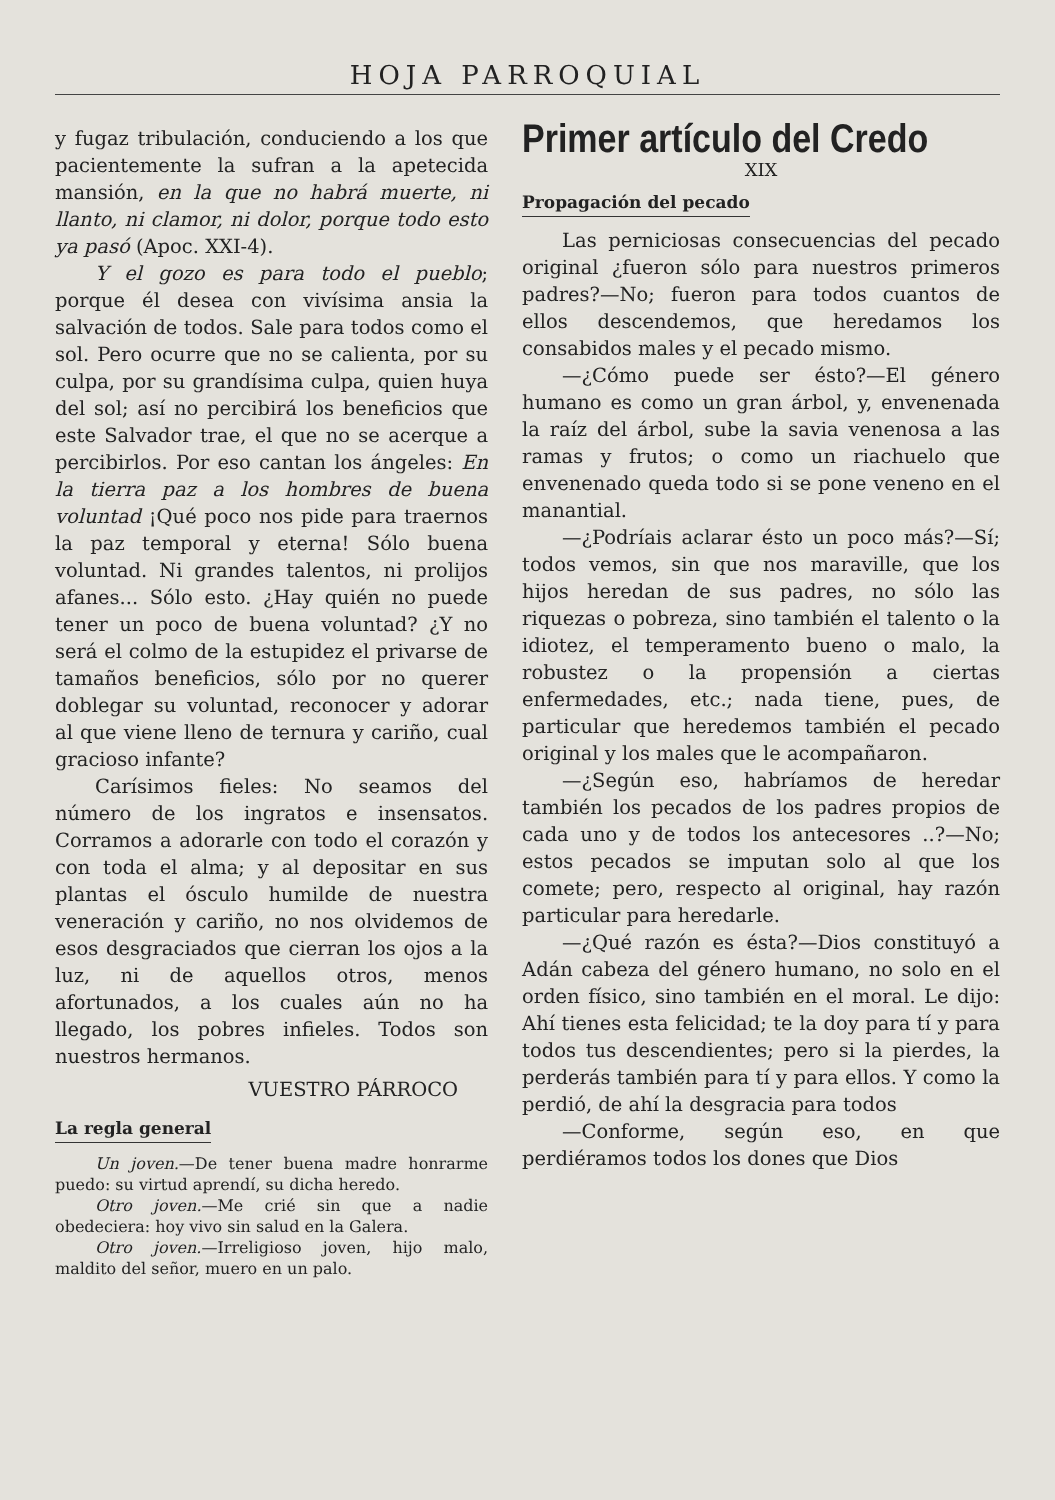HOJA PARROQUIAL
y fugaz tribulación, conduciendo a los que pacientemente la sufran a la apetecida mansión, en la que no habrá muerte, ni llanto, ni clamor, ni dolor, porque todo esto ya pasó (Apoc. XXI-4).
Y el gozo es para todo el pueblo; porque él desea con vivísima ansia la salvación de todos. Sale para todos como el sol. Pero ocurre que no se calienta, por su culpa, por su grandísima culpa, quien huya del sol; así no percibirá los beneficios que este Salvador trae, el que no se acerque a percibirlos. Por eso cantan los ángeles: En la tierra paz a los hombres de buena voluntad ¡Qué poco nos pide para traernos la paz temporal y eterna! Sólo buena voluntad. Ni grandes talentos, ni prolijos afanes... Sólo esto. ¿Hay quién no puede tener un poco de buena voluntad? ¿Y no será el colmo de la estupidez el privarse de tamaños beneficios, sólo por no querer doblegar su voluntad, reconocer y adorar al que viene lleno de ternura y cariño, cual gracioso infante?
Carísimos fieles: No seamos del número de los ingratos e insensatos. Corramos a adorarle con todo el corazón y con toda el alma; y al depositar en sus plantas el ósculo humilde de nuestra veneración y cariño, no nos olvidemos de esos desgraciados que cierran los ojos a la luz, ni de aquellos otros, menos afortunados, a los cuales aún no ha llegado, los pobres infieles. Todos son nuestros hermanos.
VUESTRO PÁRROCO
La regla general
Un joven.—De tener buena madre honrarme puedo: su virtud aprendí, su dicha heredo.
Otro joven.—Me crié sin que a nadie obedeciera: hoy vivo sin salud en la Galera.
Otro joven.—Irreligioso joven, hijo malo, maldito del señor, muero en un palo.
Primer artículo del Credo
XIX
Propagación del pecado
Las perniciosas consecuencias del pecado original ¿fueron sólo para nuestros primeros padres?—No; fueron para todos cuantos de ellos descendemos, que heredamos los consabidos males y el pecado mismo.
—¿Cómo puede ser ésto?—El género humano es como un gran árbol, y, envenenada la raíz del árbol, sube la savia venenosa a las ramas y frutos; o como un riachuelo que envenenado queda todo si se pone veneno en el manantial.
—¿Podríais aclarar ésto un poco más?—Sí; todos vemos, sin que nos maraville, que los hijos heredan de sus padres, no sólo las riquezas o pobreza, sino también el talento o la idiotez, el temperamento bueno o malo, la robustez o la propensión a ciertas enfermedades, etc.; nada tiene, pues, de particular que heredemos también el pecado original y los males que le acompañaron.
—¿Según eso, habríamos de heredar también los pecados de los padres propios de cada uno y de todos los antecesores ..?—No; estos pecados se imputan solo al que los comete; pero, respecto al original, hay razón particular para heredarle.
—¿Qué razón es ésta?—Dios constituyó a Adán cabeza del género humano, no solo en el orden físico, sino también en el moral. Le dijo: Ahí tienes esta felicidad; te la doy para tí y para todos tus descendientes; pero si la pierdes, la perderás también para tí y para ellos. Y como la perdió, de ahí la desgracia para todos
—Conforme, según eso, en que perdiéramos todos los dones que Dios